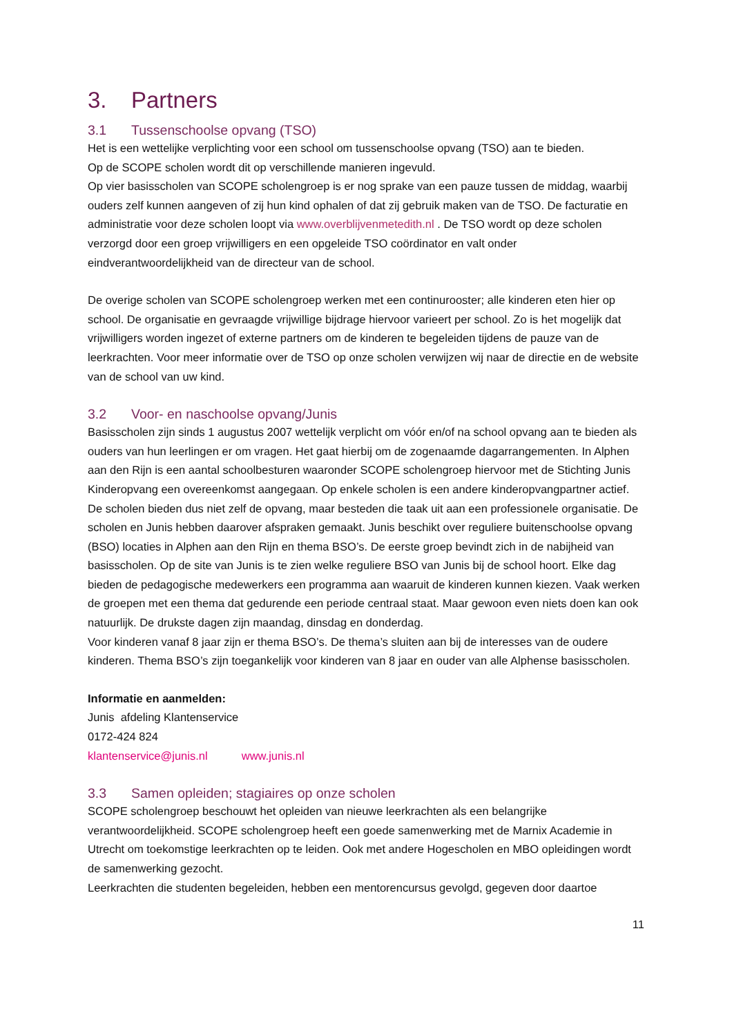3. Partners
3.1 Tussenschoolse opvang (TSO)
Het is een wettelijke verplichting voor een school om tussenschoolse opvang (TSO) aan te bieden.
Op de SCOPE scholen wordt dit op verschillende manieren ingevuld.
Op vier basisscholen van SCOPE scholengroep is er nog sprake van een pauze tussen de middag, waarbij ouders zelf kunnen aangeven of zij hun kind ophalen of dat zij gebruik maken van de TSO. De facturatie en administratie voor deze scholen loopt via www.overblijvenmetedith.nl . De TSO wordt op deze scholen verzorgd door een groep vrijwilligers en een opgeleide TSO coördinator en valt onder eindverantwoordelijkheid van de directeur van de school.
De overige scholen van SCOPE scholengroep werken met een continurooster; alle kinderen eten hier op school. De organisatie en gevraagde vrijwillige bijdrage hiervoor varieert per school. Zo is het mogelijk dat vrijwilligers worden ingezet of externe partners om de kinderen te begeleiden tijdens de pauze van de leerkrachten. Voor meer informatie over de TSO op onze scholen verwijzen wij naar de directie en de website van de school van uw kind.
3.2 Voor- en naschoolse opvang/Junis
Basisscholen zijn sinds 1 augustus 2007 wettelijk verplicht om vóór en/of na school opvang aan te bieden als ouders van hun leerlingen er om vragen. Het gaat hierbij om de zogenaamde dagarrangementen. In Alphen aan den Rijn is een aantal schoolbesturen waaronder SCOPE scholengroep hiervoor met de Stichting Junis Kinderopvang een overeenkomst aangegaan. Op enkele scholen is een andere kinderopvangpartner actief. De scholen bieden dus niet zelf de opvang, maar besteden die taak uit aan een professionele organisatie. De scholen en Junis hebben daarover afspraken gemaakt. Junis beschikt over reguliere buitenschoolse opvang (BSO) locaties in Alphen aan den Rijn en thema BSO’s. De eerste groep bevindt zich in de nabijheid van basisscholen. Op de site van Junis is te zien welke reguliere BSO van Junis bij de school hoort. Elke dag bieden de pedagogische medewerkers een programma aan waaruit de kinderen kunnen kiezen. Vaak werken de groepen met een thema dat gedurende een periode centraal staat. Maar gewoon even niets doen kan ook natuurlijk. De drukste dagen zijn maandag, dinsdag en donderdag.
Voor kinderen vanaf 8 jaar zijn er thema BSO’s. De thema’s sluiten aan bij de interesses van de oudere kinderen. Thema BSO’s zijn toegankelijk voor kinderen van 8 jaar en ouder van alle Alphense basisscholen.
Informatie en aanmelden:
Junis afdeling Klantenservice
0172-424 824
klantenservice@junis.nl www.junis.nl
3.3 Samen opleiden; stagiaires op onze scholen
SCOPE scholengroep beschouwt het opleiden van nieuwe leerkrachten als een belangrijke verantwoordelijkheid. SCOPE scholengroep heeft een goede samenwerking met de Marnix Academie in Utrecht om toekomstige leerkrachten op te leiden. Ook met andere Hogescholen en MBO opleidingen wordt de samenwerking gezocht.
Leerkrachten die studenten begeleiden, hebben een mentorencursus gevolgd, gegeven door daartoe
11